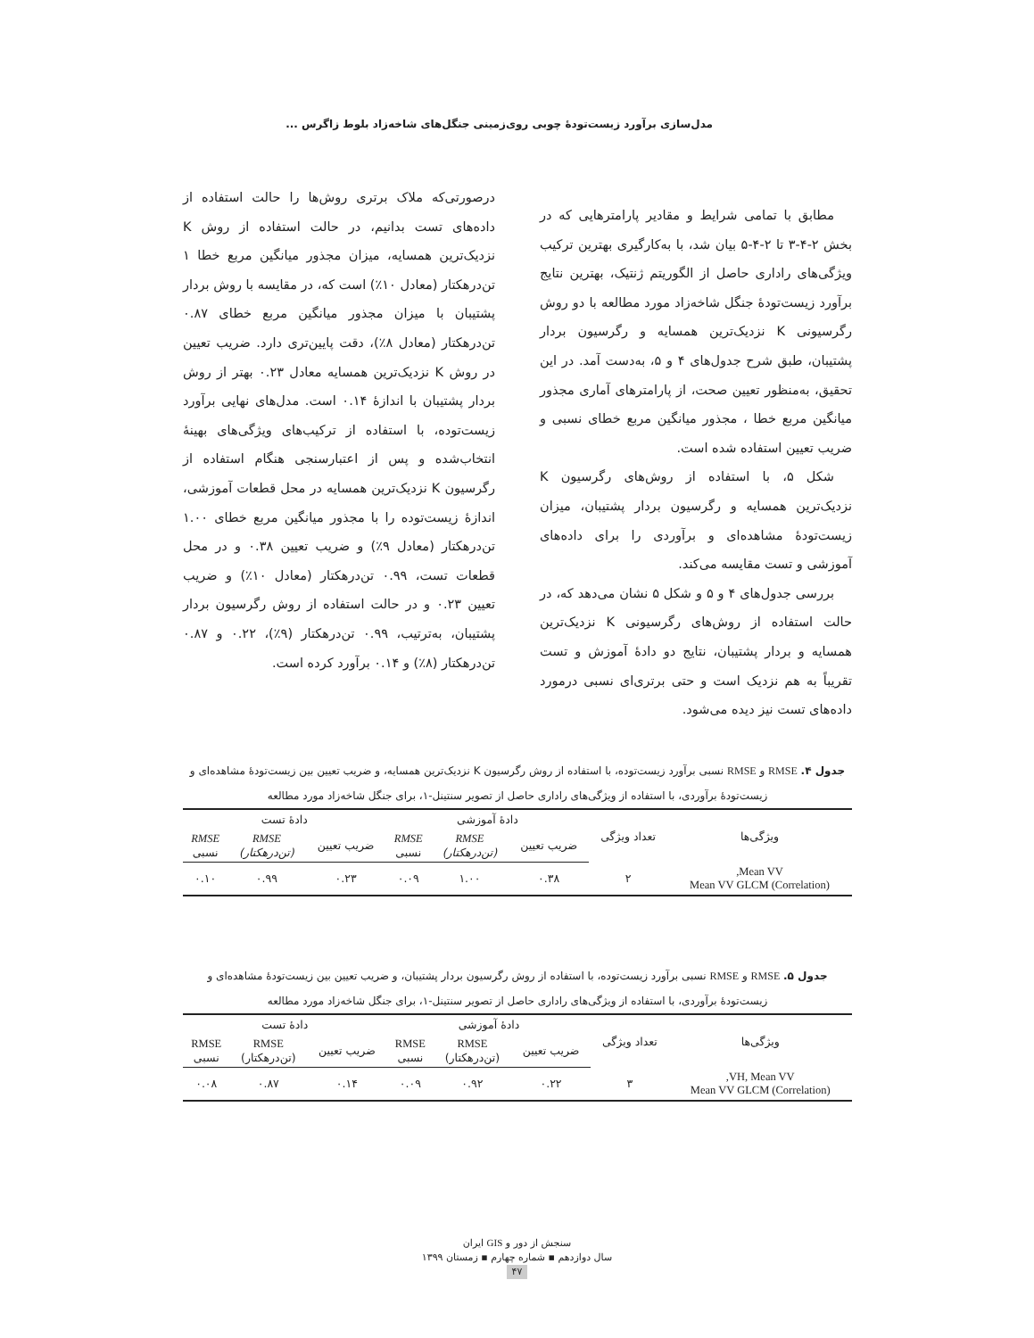مدل‌سازی برآورد زیست‌تودهٔ چوبی روی‌زمینی جنگل‌های شاخه‌زاد بلوط زاگرس ...
مطابق با تمامی شرایط و مقادیر پارامترهایی که در بخش ۲-۴-۳ تا ۲-۴-۵ بیان شد، با به‌کارگیری بهترین ترکیب ویژگی‌های راداری حاصل از الگوریتم ژنتیک، بهترین نتایج برآورد زیست‌تودهٔ جنگل شاخه‌زاد مورد مطالعه با دو روش رگرسیونی K نزدیک‌ترین همسایه و رگرسیون بردار پشتیبان، طبق شرح جدول‌های ۴ و ۵، به‌دست آمد. در این تحقیق، به‌منظور تعیین صحت، از پارامترهای آماری مجذور میانگین مربع خطا ، مجذور میانگین مربع خطای نسبی و ضریب تعیین استفاده شده است.
شکل ۵، با استفاده از روش‌های رگرسیون K نزدیک‌ترین همسایه و رگرسیون بردار پشتیبان، میزان زیست‌تودهٔ مشاهده‌ای و برآوردی را برای داده‌های آموزشی و تست مقایسه می‌کند.
بررسی جدول‌های ۴ و ۵ و شکل ۵ نشان می‌دهد که، در حالت استفاده از روش‌های رگرسیونی K نزدیک‌ترین همسایه و بردار پشتیبان، نتایج دو دادهٔ آموزش و تست تقریباً به هم نزدیک است و حتی برتری‌ای نسبی درمورد داده‌های تست نیز دیده می‌شود.
درصورتی‌که ملاک برتری روش‌ها را حالت استفاده از داده‌های تست بدانیم، در حالت استفاده از روش K نزدیک‌ترین همسایه، میزان مجذور میانگین مربع خطا ۱ تن‌درهکتار (معادل ۱۰٪) است که، در مقایسه با روش بردار پشتیبان با میزان مجذور میانگین مربع خطای ۰.۸۷ تن‌درهکتار (معادل ۸٪)، دقت پایین‌تری دارد. ضریب تعیین در روش K نزدیک‌ترین همسایه معادل ۰.۲۳ بهتر از روش بردار پشتیبان با اندازهٔ ۰.۱۴ است. مدل‌های نهایی برآورد زیست‌توده، با استفاده از ترکیب‌های ویژگی‌های بهینهٔ انتخاب‌شده و پس از اعتبارسنجی هنگام استفاده از رگرسیون K نزدیک‌ترین همسایه در محل قطعات آموزشی، اندازهٔ زیست‌توده را با مجذور میانگین مربع خطای ۱.۰۰ تن‌درهکتار (معادل ۹٪) و ضریب تعیین ۰.۳۸ و در محل قطعات تست، ۰.۹۹ تن‌درهکتار (معادل ۱۰٪) و ضریب تعیین ۰.۲۳ و در حالت استفاده از روش رگرسیون بردار پشتیبان، به‌ترتیب، ۰.۹۹ تن‌درهکتار (۹٪)، ۰.۲۲ و ۰.۸۷ تن‌درهکتار (۸٪) و ۰.۱۴ برآورد کرده است.
جدول ۴. RMSE و RMSE نسبی برآورد زیست‌توده، با استفاده از روش رگرسیون K نزدیک‌ترین همسایه، و ضریب تعیین بین زیست‌تودهٔ مشاهده‌ای و زیست‌تودهٔ برآوردی، با استفاده از ویژگی‌های راداری حاصل از تصویر سنتینل-۱، برای جنگل شاخه‌زاد مورد مطالعه
| ویژگی‌ها | تعداد ویژگی | دادهٔ آموزشی | | | دادهٔ تست | | |
| --- | --- | --- | --- | --- | --- | --- | --- |
| | | ضریب تعیین | RMSE (تن‌درهکتار) | RMSE نسبی | ضریب تعیین | RMSE (تن‌درهکتار) | RMSE نسبی |
| Mean VV, Mean VV GLCM (Correlation) | ۲ | ۰.۳۸ | ۱.۰۰ | ۰.۰۹ | ۰.۲۳ | ۰.۹۹ | ۰.۱۰ |
جدول ۵. RMSE و RMSE نسبی برآورد زیست‌توده، با استفاده از روش رگرسیون بردار پشتیبان، و ضریب تعیین بین زیست‌تودهٔ مشاهده‌ای و زیست‌تودهٔ برآوردی، با استفاده از ویژگی‌های راداری حاصل از تصویر سنتینل-۱، برای جنگل شاخه‌زاد مورد مطالعه
| ویژگی‌ها | تعداد ویژگی | دادهٔ آموزشی | | | دادهٔ تست | | |
| --- | --- | --- | --- | --- | --- | --- | --- |
| | | ضریب تعیین | RMSE (تن‌درهکتار) | RMSE نسبی | ضریب تعیین | RMSE (تن‌درهکتار) | RMSE نسبی |
| VH, Mean VV, Mean VV GLCM (Correlation) | ۳ | ۰.۲۲ | ۰.۹۲ | ۰.۰۹ | ۰.۱۴ | ۰.۸۷ | ۰.۰۸ |
سنجش از دور و GIS ایران
سال دوازدهم ▪ شماره چهارم ▪ زمستان ۱۳۹۹
۴۷